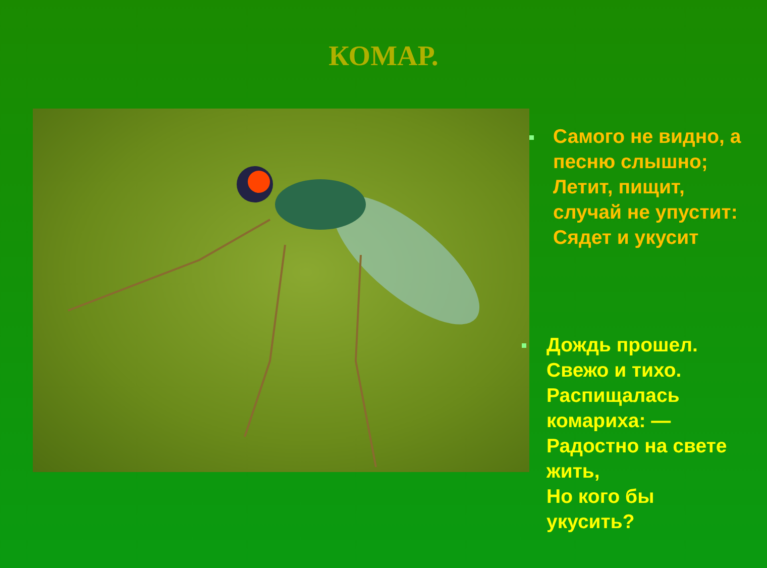КОМАР.
Самого не видно, а
песню слышно;
Летит, пищит,
случай не упустит:
Сядет и укусит
Дождь прошел.
Свежо и тихо.
Распищалась
комариха: —
Радостно на свете
жить,
Но кого бы
укусить?